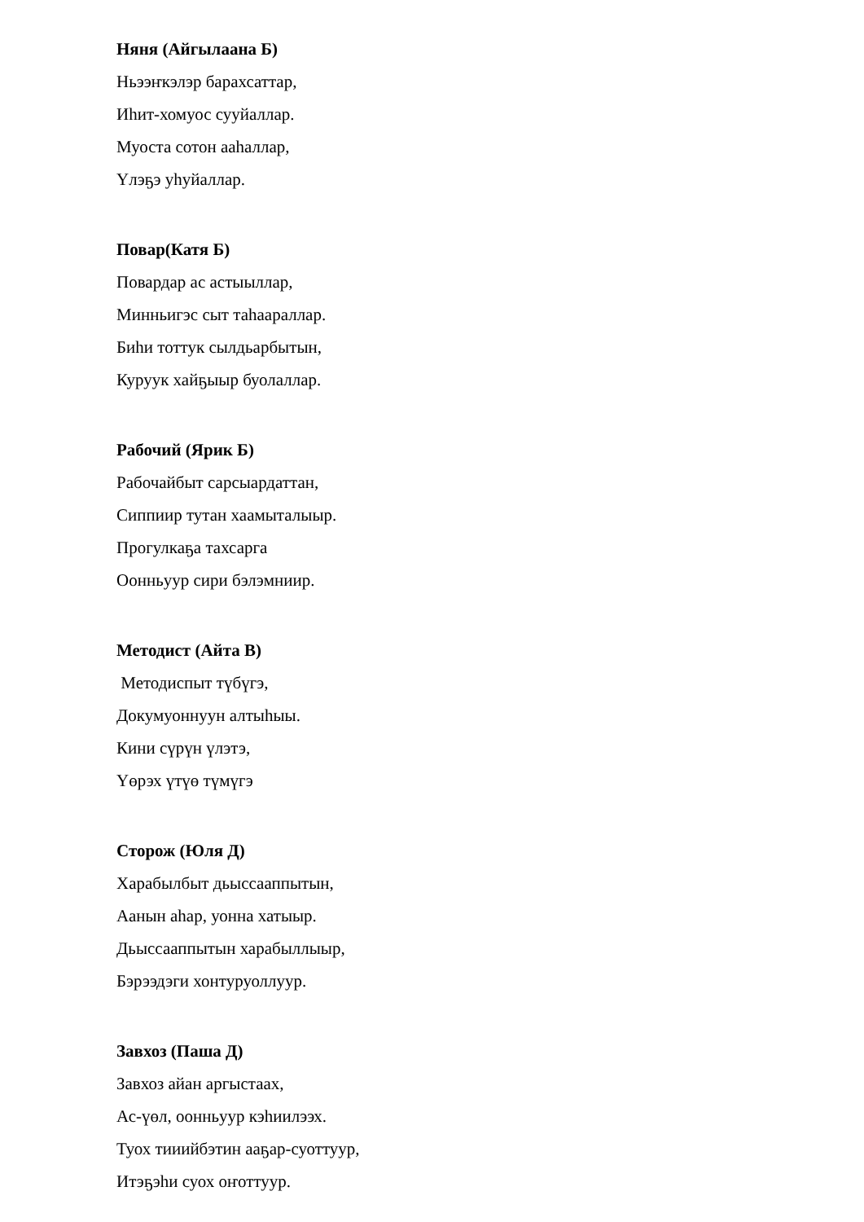Няня (Айгылаана Б)
Ньээҥкэлэр барахсаттар,
Иһит-хомуос сууйаллар.
Муоста сотон ааһаллар,
Үлэҕэ уһуйаллар.
Повар(Катя Б)
Повардар ас астыыллар,
Минньигэс сыт таһаараллар.
Биһи тоттук сылдьарбытын,
Куруук хайҕыыр буолаллар.
Рабочий (Ярик Б)
Рабочайбыт сарсыардаттан,
Сиппиир тутан хаамыталыыр.
Прогулкаҕа тахсарга
Оонньуур сири бэлэмниир.
Методист (Айта В)
Методиспыт түбүгэ,
Докумуоннуун алтыһыы.
Кини сүрүн үлэтэ,
Үөрэх үтүө түмүгэ
Сторож (Юля Д)
Харабылбыт дьыссааппытын,
Аанын аһар, уонна хатыыр.
Дьыссааппытын харабыллыыр,
Бэрээдэги хонтуруоллуур.
Завхоз (Паша Д)
Завхоз айан аргыстаах,
Ас-үөл, оонньуур кэһиилээх.
Туох тииийбэтин ааҕар-суоттуур,
Итэҕэһи суох оҥоттуур.